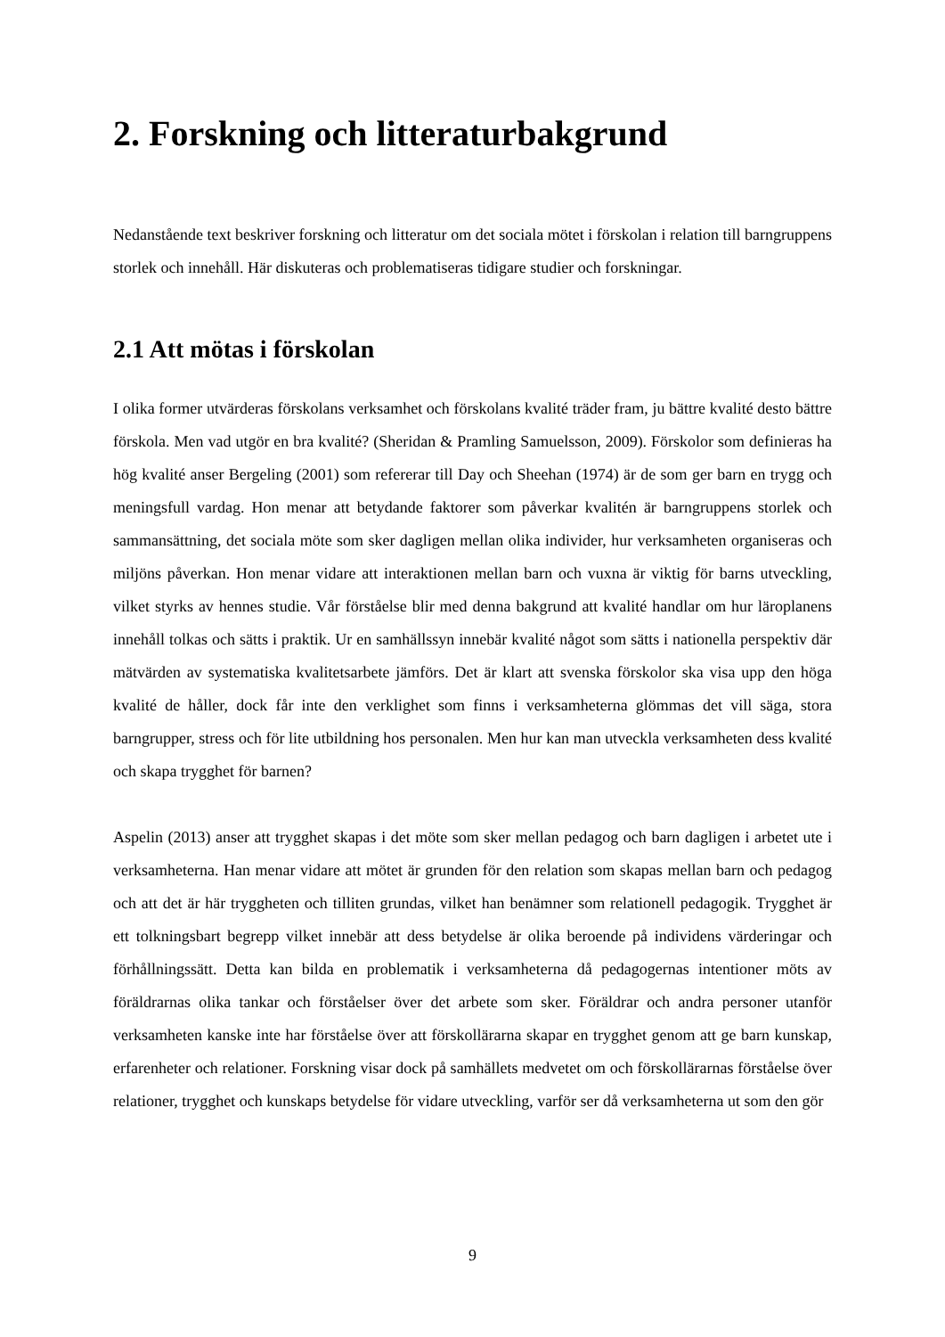2. Forskning och litteraturbakgrund
Nedanstående text beskriver forskning och litteratur om det sociala mötet i förskolan i relation till barngruppens storlek och innehåll. Här diskuteras och problematiseras tidigare studier och forskningar.
2.1 Att mötas i förskolan
I olika former utvärderas förskolans verksamhet och förskolans kvalité träder fram, ju bättre kvalité desto bättre förskola. Men vad utgör en bra kvalité? (Sheridan & Pramling Samuelsson, 2009). Förskolor som definieras ha hög kvalité anser Bergeling (2001) som refererar till Day och Sheehan (1974) är de som ger barn en trygg och meningsfull vardag. Hon menar att betydande faktorer som påverkar kvalitén är barngruppens storlek och sammansättning, det sociala möte som sker dagligen mellan olika individer, hur verksamheten organiseras och miljöns påverkan. Hon menar vidare att interaktionen mellan barn och vuxna är viktig för barns utveckling, vilket styrks av hennes studie. Vår förståelse blir med denna bakgrund att kvalité handlar om hur läroplanens innehåll tolkas och sätts i praktik. Ur en samhällssyn innebär kvalité något som sätts i nationella perspektiv där mätvärden av systematiska kvalitetsarbete jämförs. Det är klart att svenska förskolor ska visa upp den höga kvalité de håller, dock får inte den verklighet som finns i verksamheterna glömmas det vill säga, stora barngrupper, stress och för lite utbildning hos personalen. Men hur kan man utveckla verksamheten dess kvalité och skapa trygghet för barnen?
Aspelin (2013) anser att trygghet skapas i det möte som sker mellan pedagog och barn dagligen i arbetet ute i verksamheterna. Han menar vidare att mötet är grunden för den relation som skapas mellan barn och pedagog och att det är här tryggheten och tilliten grundas, vilket han benämner som relationell pedagogik. Trygghet är ett tolkningsbart begrepp vilket innebär att dess betydelse är olika beroende på individens värderingar och förhållningssätt. Detta kan bilda en problematik i verksamheterna då pedagogernas intentioner möts av föräldrarnas olika tankar och förståelser över det arbete som sker. Föräldrar och andra personer utanför verksamheten kanske inte har förståelse över att förskollärarna skapar en trygghet genom att ge barn kunskap, erfarenheter och relationer. Forskning visar dock på samhällets medvetet om och förskollärarnas förståelse över relationer, trygghet och kunskaps betydelse för vidare utveckling, varför ser då verksamheterna ut som den gör
9